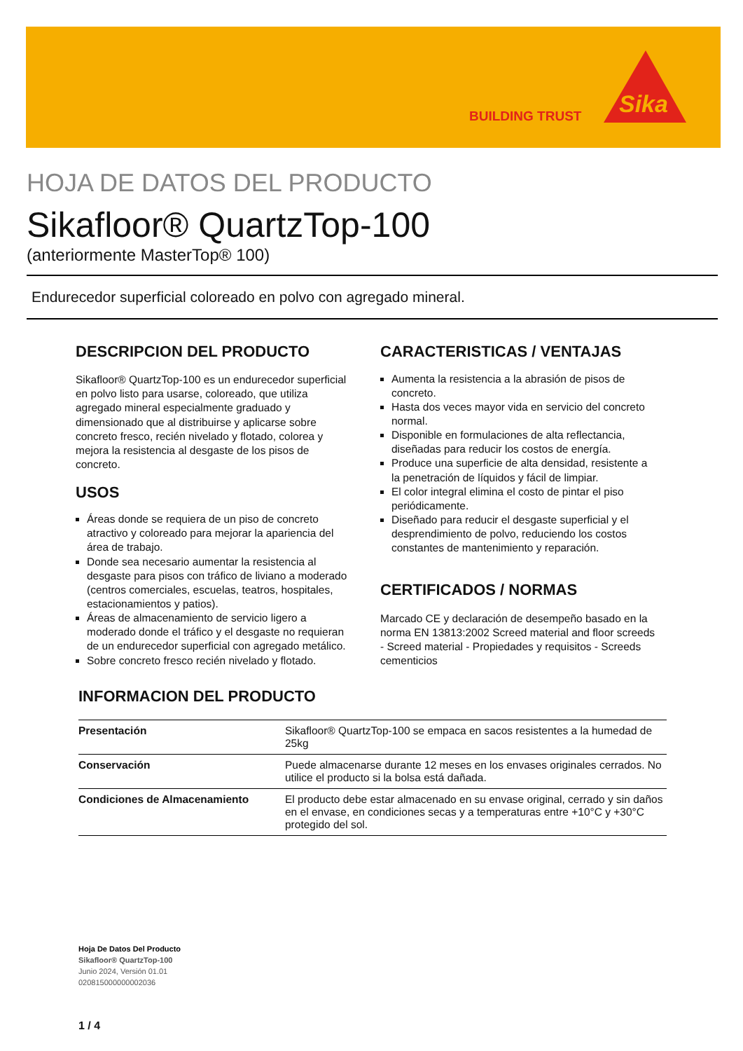BUILDING TRUST
Sika
HOJA DE DATOS DEL PRODUCTO
Sikafloor® QuartzTop-100
(anteriormente MasterTop® 100)
Endurecedor superficial coloreado en polvo con agregado mineral.
DESCRIPCION DEL PRODUCTO
Sikafloor® QuartzTop-100 es un endurecedor superficial en polvo listo para usarse, coloreado, que utiliza agregado mineral especialmente graduado y dimensionado que al distribuirse y aplicarse sobre concreto fresco, recién nivelado y flotado, colorea y mejora la resistencia al desgaste de los pisos de concreto.
USOS
Áreas donde se requiera de un piso de concreto atractivo y coloreado para mejorar la apariencia del área de trabajo.
Donde sea necesario aumentar la resistencia al desgaste para pisos con tráfico de liviano a moderado (centros comerciales, escuelas, teatros, hospitales, estacionamientos y patios).
Áreas de almacenamiento de servicio ligero a moderado donde el tráfico y el desgaste no requieran de un endurecedor superficial con agregado metálico.
Sobre concreto fresco recién nivelado y flotado.
CARACTERISTICAS / VENTAJAS
Aumenta la resistencia a la abrasión de pisos de concreto.
Hasta dos veces mayor vida en servicio del concreto normal.
Disponible en formulaciones de alta reflectancia, diseñadas para reducir los costos de energía.
Produce una superficie de alta densidad, resistente a la penetración de líquidos y fácil de limpiar.
El color integral elimina el costo de pintar el piso periódicamente.
Diseñado para reducir el desgaste superficial y el desprendimiento de polvo, reduciendo los costos constantes de mantenimiento y reparación.
CERTIFICADOS / NORMAS
Marcado CE y declaración de desempeño basado en la norma EN 13813:2002 Screed material and floor screeds - Screed material - Propiedades y requisitos - Screeds cementicios
INFORMACION DEL PRODUCTO
| Presentación | Sikafloor® QuartzTop-100 se empaca en sacos resistentes a la humedad de 25kg |
| Conservación | Puede almacenarse durante 12 meses en los envases originales cerrados. No utilice el producto si la bolsa está dañada. |
| Condiciones de Almacenamiento | El producto debe estar almacenado en su envase original, cerrado y sin daños en el envase, en condiciones secas y a temperaturas entre +10°C y +30°C protegido del sol. |
Hoja De Datos Del Producto
Sikafloor® QuartzTop-100
Junio 2024, Versión 01.01
020815000000002036
1 / 4